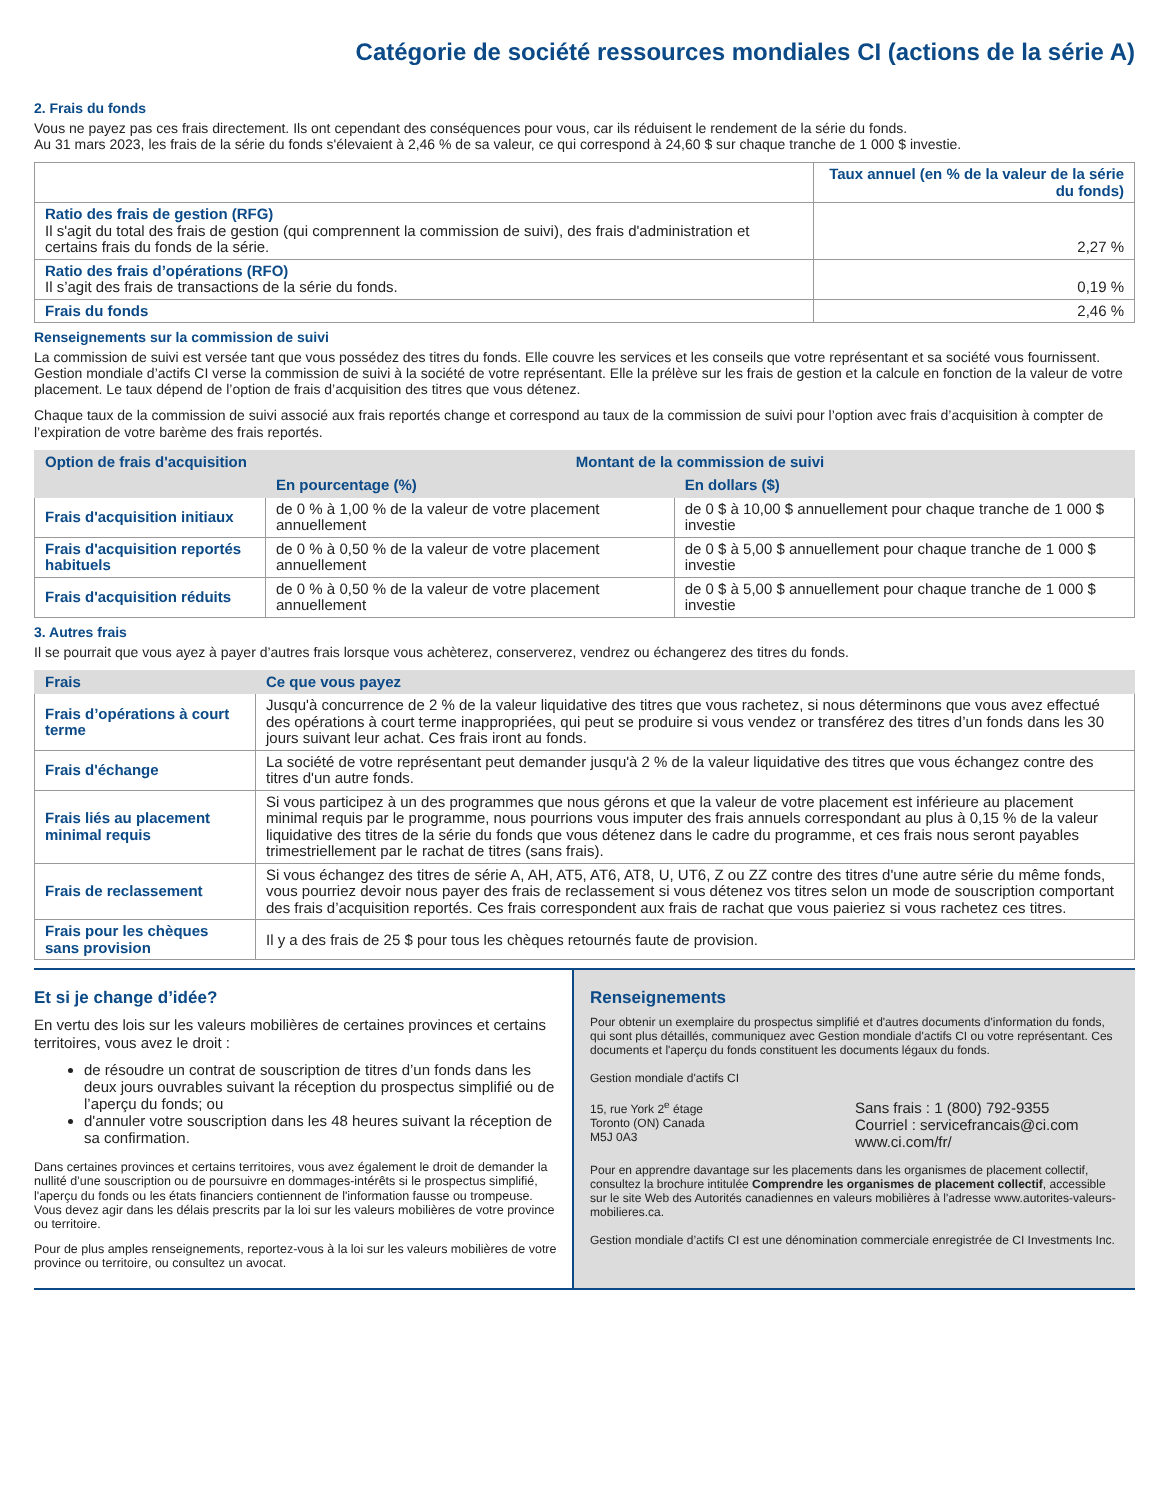Catégorie de société ressources mondiales CI (actions de la série A)
2. Frais du fonds
Vous ne payez pas ces frais directement. Ils ont cependant des conséquences pour vous, car ils réduisent le rendement de la série du fonds.
Au 31 mars 2023, les frais de la série du fonds s'élevaient à 2,46 % de sa valeur, ce qui correspond à 24,60 $ sur chaque tranche de 1 000 $ investie.
| | Taux annuel (en % de la valeur de la série du fonds) |
| Ratio des frais de gestion (RFG) Il s'agit du total des frais de gestion (qui comprennent la commission de suivi), des frais d'administration et certains frais du fonds de la série. | 2,27 % |
| Ratio des frais d’opérations (RFO) Il s’agit des frais de transactions de la série du fonds. | 0,19 % |
| Frais du fonds | 2,46 % |
Renseignements sur la commission de suivi
La commission de suivi est versée tant que vous possédez des titres du fonds. Elle couvre les services et les conseils que votre représentant et sa société vous fournissent. Gestion mondiale d’actifs CI verse la commission de suivi à la société de votre représentant. Elle la prélève sur les frais de gestion et la calcule en fonction de la valeur de votre placement. Le taux dépend de l’option de frais d’acquisition des titres que vous détenez.
Chaque taux de la commission de suivi associé aux frais reportés change et correspond au taux de la commission de suivi pour l’option avec frais d’acquisition à compter de l’expiration de votre barème des frais reportés.
| Option de frais d'acquisition | Montant de la commission de suivi | |
| --- | --- | --- |
| | En pourcentage (%) | En dollars ($) |
| Frais d'acquisition initiaux | de 0 % à 1,00 % de la valeur de votre placement annuellement | de 0 $ à 10,00 $ annuellement pour chaque tranche de 1 000 $ investie |
| Frais d'acquisition reportés habituels | de 0 % à 0,50 % de la valeur de votre placement annuellement | de 0 $ à 5,00 $ annuellement pour chaque tranche de 1 000 $ investie |
| Frais d'acquisition réduits | de 0 % à 0,50 % de la valeur de votre placement annuellement | de 0 $ à 5,00 $ annuellement pour chaque tranche de 1 000 $ investie |
3. Autres frais
Il se pourrait que vous ayez à payer d’autres frais lorsque vous achèterez, conserverez, vendrez ou échangerez des titres du fonds.
| Frais | Ce que vous payez |
| --- | --- |
| Frais d’opérations à court terme | Jusqu'à concurrence de 2 % de la valeur liquidative des titres que vous rachetez, si nous déterminons que vous avez effectué des opérations à court terme inappropriées, qui peut se produire si vous vendez or transférez des titres d’un fonds dans les 30 jours suivant leur achat. Ces frais iront au fonds. |
| Frais d'échange | La société de votre représentant peut demander jusqu'à 2 % de la valeur liquidative des titres que vous échangez contre des titres d'un autre fonds. |
| Frais liés au placement minimal requis | Si vous participez à un des programmes que nous gérons et que la valeur de votre placement est inférieure au placement minimal requis par le programme, nous pourrions vous imputer des frais annuels correspondant au plus à 0,15 % de la valeur liquidative des titres de la série du fonds que vous détenez dans le cadre du programme, et ces frais nous seront payables trimestriellement par le rachat de titres (sans frais). |
| Frais de reclassement | Si vous échangez des titres de série A, AH, AT5, AT6, AT8, U, UT6, Z ou ZZ contre des titres d'une autre série du même fonds, vous pourriez devoir nous payer des frais de reclassement si vous détenez vos titres selon un mode de souscription comportant des frais d’acquisition reportés. Ces frais correspondent aux frais de rachat que vous paieriez si vous rachetez ces titres. |
| Frais pour les chèques sans provision | Il y a des frais de 25 $ pour tous les chèques retournés faute de provision. |
Et si je change d’idée?
En vertu des lois sur les valeurs mobilières de certaines provinces et certains territoires, vous avez le droit :
de résoudre un contrat de souscription de titres d’un fonds dans les deux jours ouvrables suivant la réception du prospectus simplifié ou de l’aperçu du fonds; ou
d'annuler votre souscription dans les 48 heures suivant la réception de sa confirmation.
Dans certaines provinces et certains territoires, vous avez également le droit de demander la nullité d’une souscription ou de poursuivre en dommages-intérêts si le prospectus simplifié, l'aperçu du fonds ou les états financiers contiennent de l'information fausse ou trompeuse. Vous devez agir dans les délais prescrits par la loi sur les valeurs mobilières de votre province ou territoire.
Pour de plus amples renseignements, reportez-vous à la loi sur les valeurs mobilières de votre province ou territoire, ou consultez un avocat.
Renseignements
Pour obtenir un exemplaire du prospectus simplifié et d'autres documents d'information du fonds, qui sont plus détaillés, communiquez avec Gestion mondiale d'actifs CI ou votre représentant. Ces documents et l'aperçu du fonds constituent les documents légaux du fonds.
Gestion mondiale d'actifs CI
15, rue York 2<sup>e</sup> étage
Toronto (ON) Canada
M5J 0A3
Sans frais : 1 (800) 792-9355
Courriel : servicefrancais@ci.com
www.ci.com/fr/
Pour en apprendre davantage sur les placements dans les organismes de placement collectif, consultez la brochure intitulée Comprendre les organismes de placement collectif, accessible sur le site Web des Autorités canadiennes en valeurs mobilières à l'adresse www.autorites-valeurs-mobilieres.ca.
Gestion mondiale d’actifs CI est une dénomination commerciale enregistrée de CI Investments Inc.